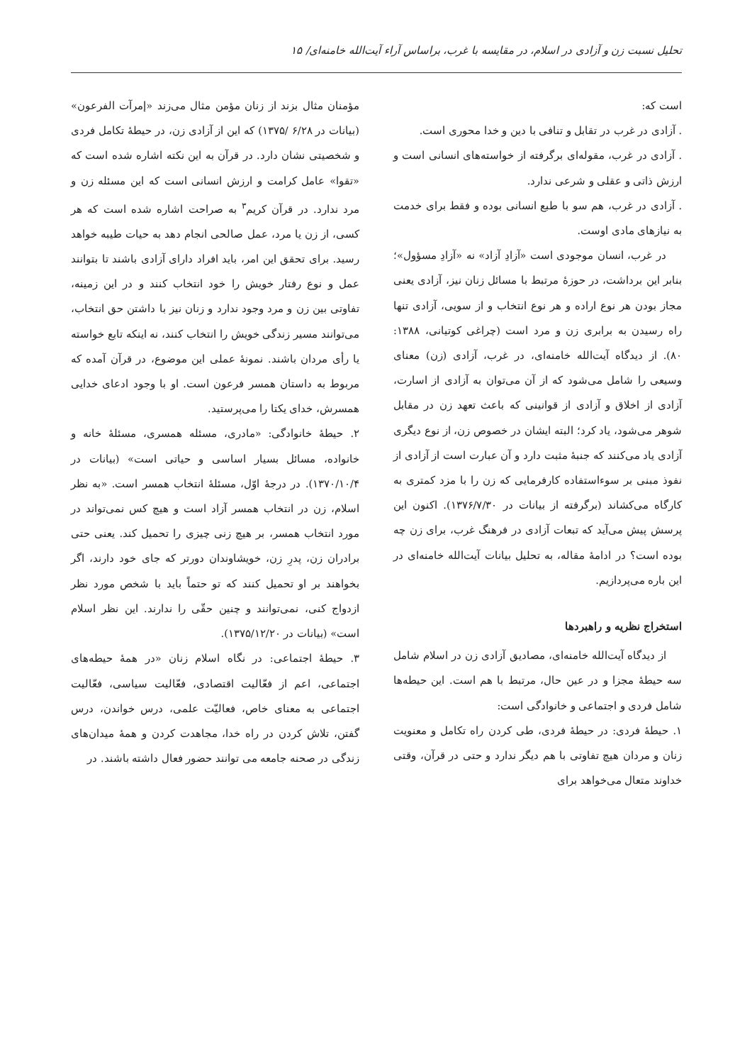تحلیل نسبت زن و آزادی در اسلام، در مقایسه با غرب، براساس آراء آیت‌الله خامنه‌ای/ ۱۵
است که:
. آزادی در غرب در تقابل و تنافی با دین و خدا محوری است.
. آزادی در غرب، مقوله‌ای برگرفته از خواسته‌های انسانی است و ارزش ذاتی و عقلی و شرعی ندارد.
. آزادی در غرب، هم سو با طبع انسانی بوده و فقط برای خدمت به نیازهای مادی اوست.
در غرب، انسان موجودی است «آزادِ آزاد» نه «آزادِ مسؤول»؛ بنابر این برداشت، در حوزهٔ مرتبط با مسائل زنان نیز، آزادی یعنی مجاز بودن هر نوع اراده و هر نوع انتخاب و از سویی، آزادی تنها راه رسیدن به برابری زن و مرد است (چراغی کوتیانی، ۱۳۸۸: ۸۰). از دیدگاه آیت‌الله خامنه‌ای، در غرب، آزادی (زن) معنای وسیعی را شامل می‌شود که از آن می‌توان به آزادی از اسارت، آزادی از اخلاق و آزادی از قوانینی که باعث تعهد زن در مقابل شوهر می‌شود، یاد کرد؛ البته ایشان در خصوص زن، از نوع دیگری آزادی یاد می‌کنند که جنبهٔ مثبت دارد و آن عبارت است از آزادی از نفوذ مبنی بر سوءاستفاده کارفرمایی که زن را با مزد کمتری به کارگاه می‌کشاند (برگرفته از بیانات در ۱۳۷۶/۷/۳۰). اکنون این پرسش پیش می‌آید که تبعات آزادی در فرهنگ غرب، برای زن چه بوده است؟ در ادامهٔ مقاله، به تحلیل بیانات آیت‌الله خامنه‌ای در این باره می‌پردازیم.
استخراج نظریه و راهبردها
از دیدگاه آیت‌الله خامنه‌ای، مصادیق آزادی زن در اسلام شامل سه حیطهٔ مجزا و در عین حال، مرتبط با هم است. این حیطه‌ها شامل فردی و اجتماعی و خانوادگی است:
۱. حیطهٔ فردی: در حیطهٔ فردی، طی کردن راه تکامل و معنویت زنان و مردان هیچ تفاوتی با هم دیگر ندارد و حتی در قرآن، وقتی خداوند متعال می‌خواهد برای
مؤمنان مثال بزند از زنان مؤمن مثال می‌زند «إمرآت الفرعون» (بیانات در ۶/۲۸ /۱۳۷۵) که این از آزادی زن، در حیطهٔ تکامل فردی و شخصیتی نشان دارد. در قرآن به این نکته اشاره شده است که «تقوا» عامل کرامت و ارزش انسانی است که این مسئله زن و مرد ندارد. در قرآن کریم<sup>۳</sup> به صراحت اشاره شده است که هر کسی، از زن یا مرد، عمل صالحی انجام دهد به حیات طیبه خواهد رسید. برای تحقق این امر، باید افراد دارای آزادی باشند تا بتوانند عمل و نوع رفتار خویش را خود انتخاب کنند و در این زمینه، تفاوتی بین زن و مرد وجود ندارد و زنان نیز با داشتن حق انتخاب، می‌توانند مسیر زندگی خویش را انتخاب کنند، نه اینکه تابع خواسته یا رأی مردان باشند. نمونهٔ عملی این موضوع، در قرآن آمده که مربوط به داستان همسر فرعون است. او با وجود ادعای خدایی همسرش، خدای یکتا را می‌پرستید.
۲. حیطهٔ خانوادگی: «مادری، مسئله همسری، مسئلهٔ خانه و خانواده، مسائل بسیار اساسی و حیاتی است» (بیانات در ۱۳۷۰/۱۰/۴). در درجهٔ اوّل، مسئلهٔ انتخاب همسر است. «به نظر اسلام، زن در انتخاب همسر آزاد است و هیچ کس نمی‌تواند در مورد انتخاب همسر، بر هیچ زنی چیزی را تحمیل کند. یعنی حتی برادران زن، پدرِ زن، خویشاوندان دورتر که جای خود دارند، اگر بخواهند بر او تحمیل کنند که تو حتماً باید با شخص مورد نظر ازدواج کنی، نمی‌توانند و چنین حقّی را ندارند. این نظر اسلام است» (بیانات در ۱۳۷۵/۱۲/۲۰).
۳. حیطهٔ اجتماعی: در نگاه اسلام زنان «در همهٔ حیطه‌های اجتماعی، اعم از فعّالیت اقتصادی، فعّالیت سیاسی، فعّالیت اجتماعی به معنای خاص، فعالیّت علمی، درس خواندن، درس گفتن، تلاش کردن در راه خدا، مجاهدت کردن و همهٔ میدان‌های زندگی در صحنه جامعه می توانند حضور فعال داشته باشند. در